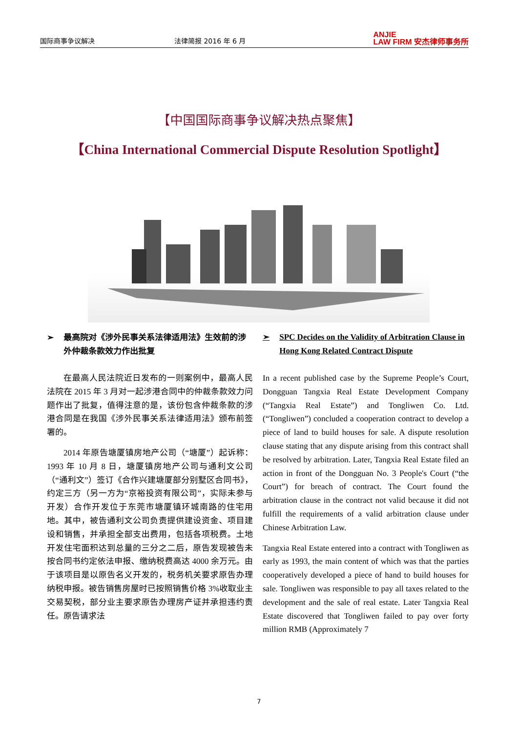国际商事争议解决
法律简报 2016 年 6 月
ANJIE
LAW FIRM 安杰律师事务所
【中国国际商事争议解决热点聚焦】
【China International Commercial Dispute Resolution Spotlight】
➢ 最高院对《涉外民事关系法律适用法》生效前的涉外仲裁条款效力作出批复
在最高人民法院近日发布的一则案例中，最高人民法院在 2015 年 3 月对一起涉港合同中的仲裁条款效力问题作出了批复，值得注意的是，该份包含仲裁条款的涉港合同是在我国《涉外民事关系法律适用法》颁布前签署的。
2014 年原告塘厦镇房地产公司（“塘厦”）起诉称：1993 年 10 月 8 日，塘厦镇房地产公司与通利文公司（“通利文”）签订《合作兴建塘厦部分别墅区合同书》，约定三方（另一方为“京裕投资有限公司”，实际未参与开发）合作开发位于东莞市塘厦镇环城南路的住宅用地。其中，被告通利文公司负责提供建设资金、项目建设和销售，并承担全部支出费用，包括各项税费。土地开发住宅面积达到总量的三分之二后，原告发现被告未按合同书约定依法申报、缴纳税费高达 4000 余万元。由于该项目是以原告名义开发的，税务机关要求原告办理纳税申报。被告销售房屋时已按照销售价格 3%收取业主交易契税，部分业主要求原告办理房产证并承担违约责任。原告请求法
➢ SPC Decides on the Validity of Arbitration Clause in Hong Kong Related Contract Dispute
In a recent published case by the Supreme People’s Court, Dongguan Tangxia Real Estate Development Company (“Tangxia Real Estate”) and Tongliwen Co. Ltd. (“Tongliwen”) concluded a cooperation contract to develop a piece of land to build houses for sale. A dispute resolution clause stating that any dispute arising from this contract shall be resolved by arbitration. Later, Tangxia Real Estate filed an action in front of the Dongguan No. 3 People's Court (“the Court”) for breach of contract. The Court found the arbitration clause in the contract not valid because it did not fulfill the requirements of a valid arbitration clause under Chinese Arbitration Law.
Tangxia Real Estate entered into a contract with Tongliwen as early as 1993, the main content of which was that the parties cooperatively developed a piece of hand to build houses for sale. Tongliwen was responsible to pay all taxes related to the development and the sale of real estate. Later Tangxia Real Estate discovered that Tongliwen failed to pay over forty million RMB (Approximately 7
7